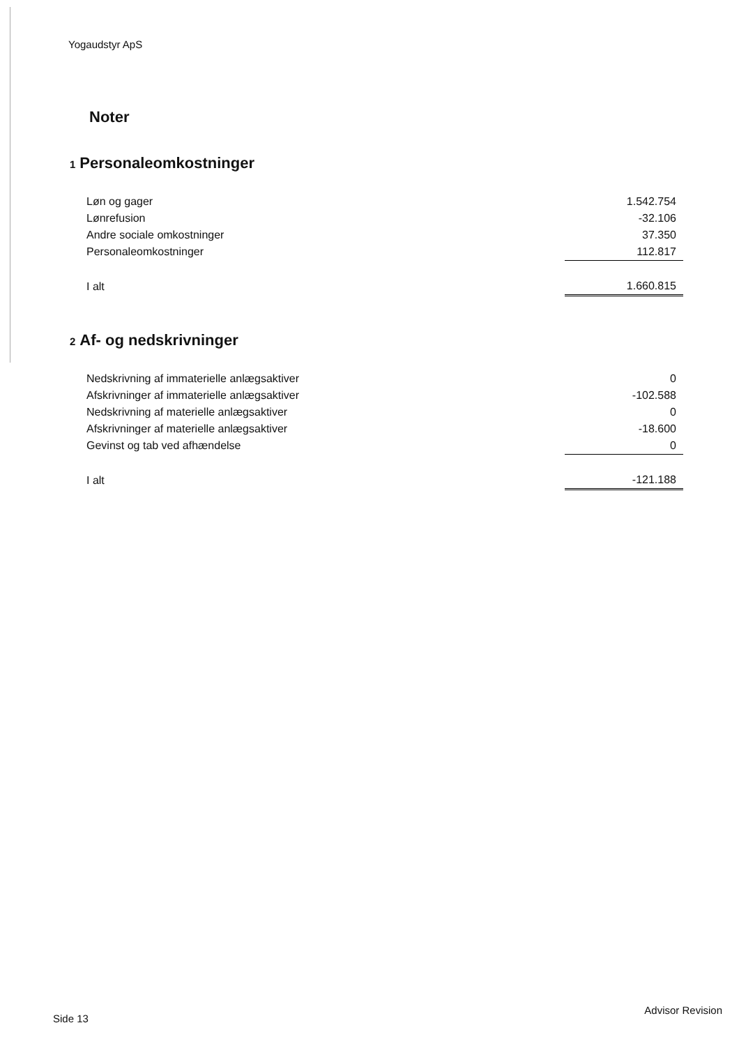Yogaudstyr ApS
Noter
1 Personaleomkostninger
| Løn og gager | 1.542.754 |
| Lønrefusion | -32.106 |
| Andre sociale omkostninger | 37.350 |
| Personaleomkostninger | 112.817 |
| I alt | 1.660.815 |
2 Af- og nedskrivninger
| Nedskrivning af immaterielle anlægsaktiver | 0 |
| Afskrivninger af immaterielle anlægsaktiver | -102.588 |
| Nedskrivning af materielle anlægsaktiver | 0 |
| Afskrivninger af materielle anlægsaktiver | -18.600 |
| Gevinst og tab ved afhændelse | 0 |
| I alt | -121.188 |
Advisor Revision
Side 13